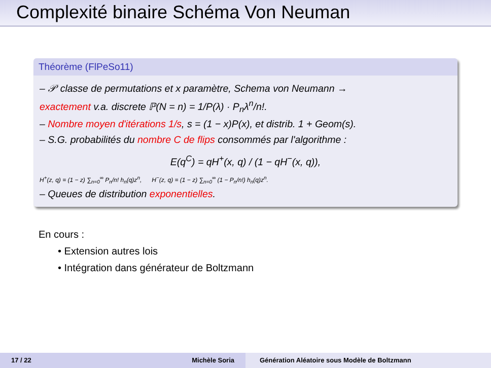Complexité binaire Schéma Von Neuman
Théorème (FlPeSo11)
– 𝒫 classe de permutations et x paramètre, Schema von Neumann →
exactement v.a. discrete ℙ(N = n) = 1/P(λ) · P<sub>n</sub>λ<sup>n</sup>/n!.
– Nombre moyen d'itérations 1/s, s = (1 − x)P(x), et distrib. 1 + Geom(s).
– S.G. probabilités du nombre C de flips consommés par l'algorithme :
E(q<sup>C</sup>) = qH<sup>+</sup>(x, q) / (1 − qH<sup>−</sup>(x, q)),
H<sup>+</sup>(z, q) = (1 − z) ∑<sub>n=0</sub><sup>∞</sup> P<sub>n</sub>/n! h<sub>n</sub>(q)z<sup>n</sup>, H<sup>−</sup>(z, q) = (1 − z) ∑<sub>n=0</sub><sup>∞</sup> (1 − P<sub>n</sub>/n!) h<sub>n</sub>(q)z<sup>n</sup>.
– Queues de distribution exponentielles.
En cours :
• Extension autres lois
• Intégration dans générateur de Boltzmann
17 / 22 Michèle Soria Génération Aléatoire sous Modèle de Boltzmann